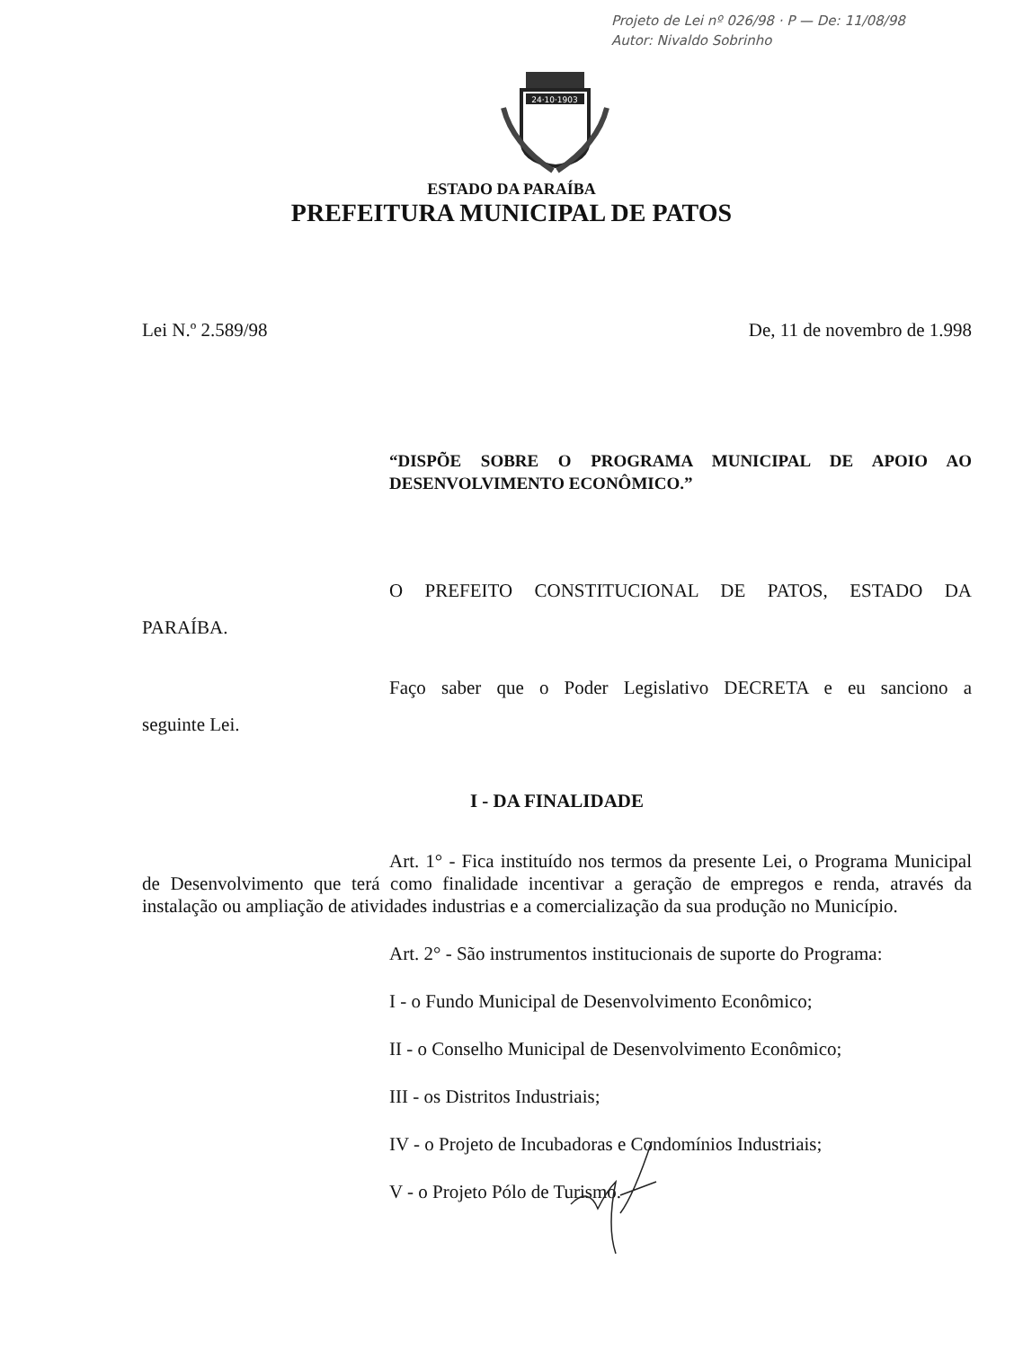Projeto de Lei nº 026/98 · P — De: 11/08/98
Autor: Nivaldo Sobrinho
24·10·1903
ESTADO DA PARAÍBA
PREFEITURA MUNICIPAL DE PATOS
Lei N.º 2.589/98 De, 11 de novembro de 1.998
“DISPÕE SOBRE O PROGRAMA MUNICIPAL DE APOIO AO
DESENVOLVIMENTO ECONÔMICO.”
O PREFEITO CONSTITUCIONAL DE PATOS, ESTADO DA
PARAÍBA.
Faço saber que o Poder Legislativo DECRETA e eu sanciono a
seguinte Lei.
I - DA FINALIDADE
Art. 1° - Fica instituído nos termos da presente Lei, o Programa Municipal de Desenvolvimento que terá como finalidade incentivar a geração de empregos e renda, através da instalação ou ampliação de atividades industrias e a comercialização da sua produção no Município.
Art. 2° - São instrumentos institucionais de suporte do Programa:
I - o Fundo Municipal de Desenvolvimento Econômico;
II - o Conselho Municipal de Desenvolvimento Econômico;
III - os Distritos Industriais;
IV - o Projeto de Incubadoras e Condomínios Industriais;
V - o Projeto Pólo de Turismo.